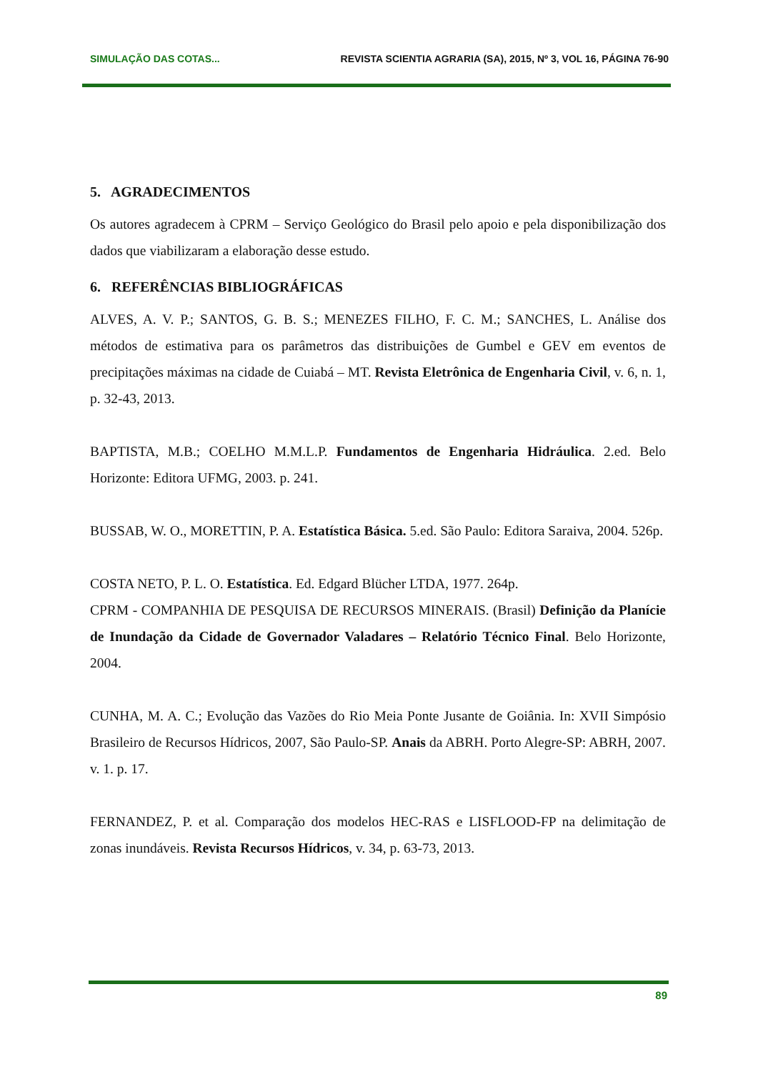SIMULAÇÃO DAS COTAS... REVISTA SCIENTIA AGRARIA (SA), 2015, Nº 3, VOL 16, PÁGINA 76-90
5. AGRADECIMENTOS
Os autores agradecem à CPRM – Serviço Geológico do Brasil pelo apoio e pela disponibilização dos dados que viabilizaram a elaboração desse estudo.
6. REFERÊNCIAS BIBLIOGRÁFICAS
ALVES, A. V. P.; SANTOS, G. B. S.; MENEZES FILHO, F. C. M.; SANCHES, L. Análise dos métodos de estimativa para os parâmetros das distribuições de Gumbel e GEV em eventos de precipitações máximas na cidade de Cuiabá – MT. Revista Eletrônica de Engenharia Civil, v. 6, n. 1, p. 32-43, 2013.
BAPTISTA, M.B.; COELHO M.M.L.P. Fundamentos de Engenharia Hidráulica. 2.ed. Belo Horizonte: Editora UFMG, 2003. p. 241.
BUSSAB, W. O., MORETTIN, P. A. Estatística Básica. 5.ed. São Paulo: Editora Saraiva, 2004. 526p.
COSTA NETO, P. L. O. Estatística. Ed. Edgard Blücher LTDA, 1977. 264p.
CPRM - COMPANHIA DE PESQUISA DE RECURSOS MINERAIS. (Brasil) Definição da Planície de Inundação da Cidade de Governador Valadares – Relatório Técnico Final. Belo Horizonte, 2004.
CUNHA, M. A. C.; Evolução das Vazões do Rio Meia Ponte Jusante de Goiânia. In: XVII Simpósio Brasileiro de Recursos Hídricos, 2007, São Paulo-SP. Anais da ABRH. Porto Alegre-SP: ABRH, 2007. v. 1. p. 17.
FERNANDEZ, P. et al. Comparação dos modelos HEC-RAS e LISFLOOD-FP na delimitação de zonas inundáveis. Revista Recursos Hídricos, v. 34, p. 63-73, 2013.
89